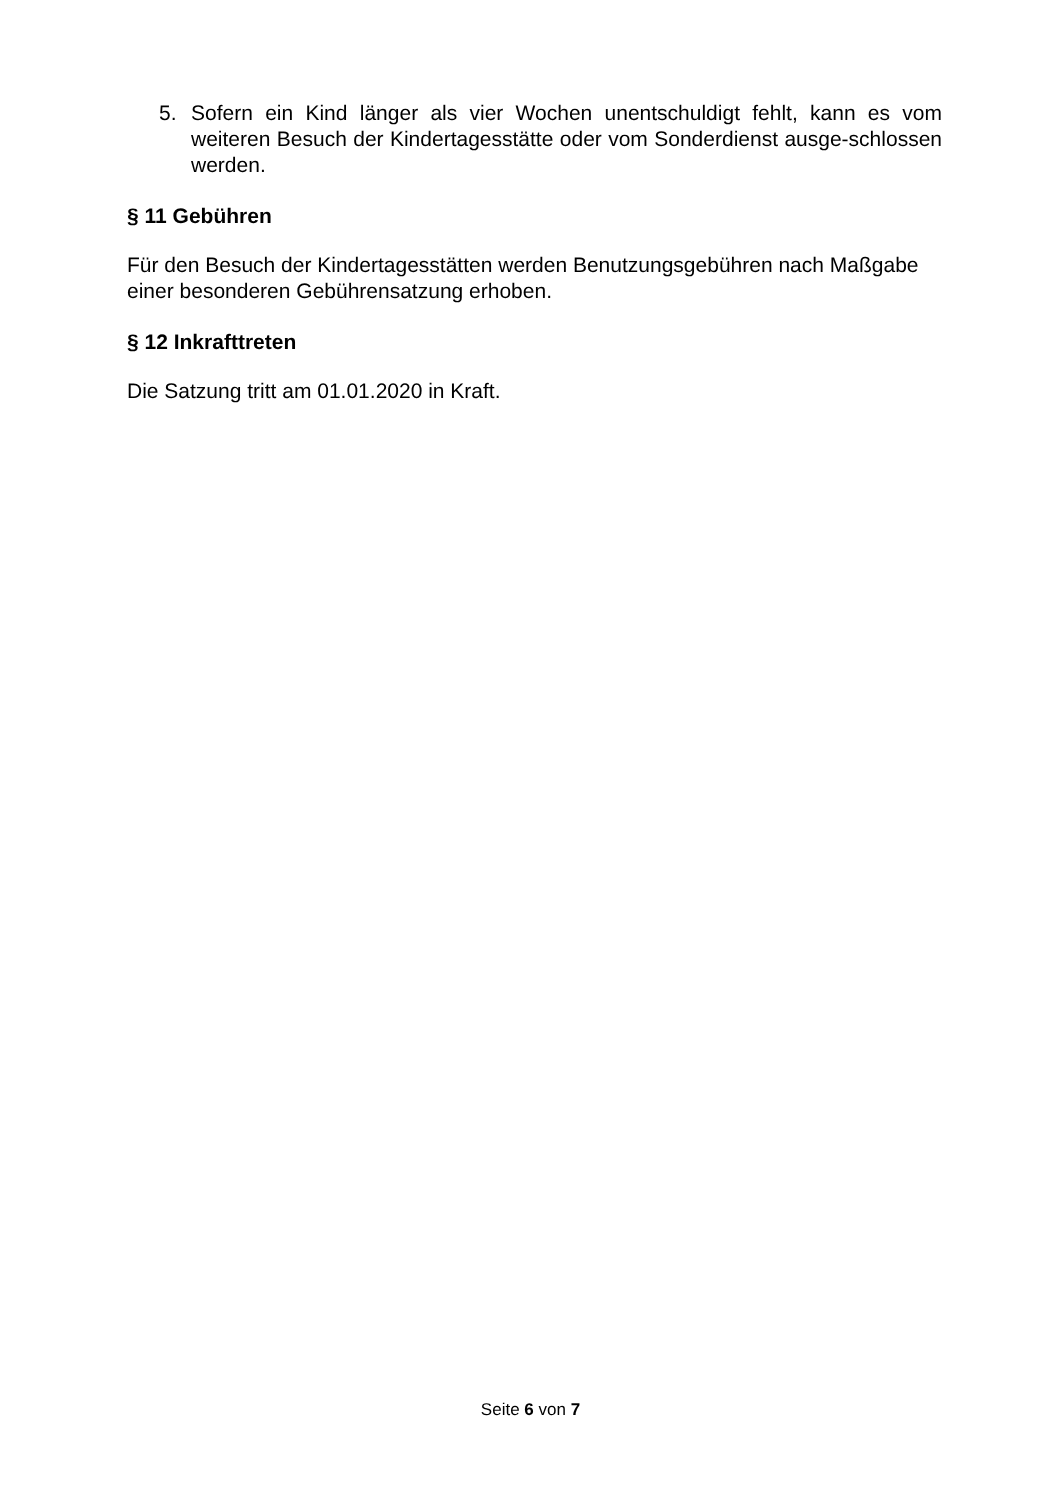5. Sofern ein Kind länger als vier Wochen unentschuldigt fehlt, kann es vom weiteren Besuch der Kindertagesstätte oder vom Sonderdienst ausge-schlossen werden.
§ 11 Gebühren
Für den Besuch der Kindertagesstätten werden Benutzungsgebühren nach Maßgabe einer besonderen Gebührensatzung erhoben.
§ 12 Inkrafttreten
Die Satzung tritt am 01.01.2020 in Kraft.
Seite 6 von 7